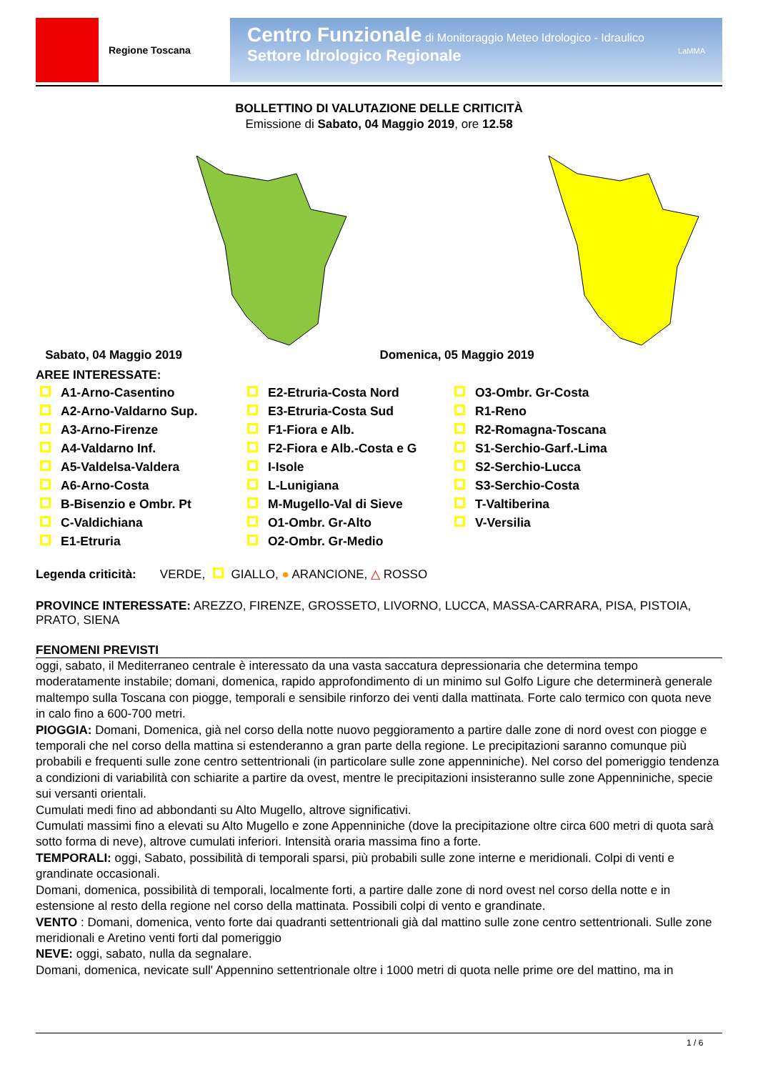Regione Toscana
Centro Funzionale di Monitoraggio Meteo Idrologico - Idraulico
Settore Idrologico Regionale LaMMA
BOLLETTINO DI VALUTAZIONE DELLE CRITICITÀ
Emissione di Sabato, 04 Maggio 2019, ore 12.58
Sabato, 04 Maggio 2019 Domenica, 05 Maggio 2019
AREE INTERESSATE:
A1-Arno-Casentino
A2-Arno-Valdarno Sup.
A3-Arno-Firenze
A4-Valdarno Inf.
A5-Valdelsa-Valdera
A6-Arno-Costa
B-Bisenzio e Ombr. Pt
C-Valdichiana
E1-Etruria
E2-Etruria-Costa Nord
E3-Etruria-Costa Sud
F1-Fiora e Alb.
F2-Fiora e Alb.-Costa e G
I-Isole
L-Lunigiana
M-Mugello-Val di Sieve
O1-Ombr. Gr-Alto
O2-Ombr. Gr-Medio
O3-Ombr. Gr-Costa
R1-Reno
R2-Romagna-Toscana
S1-Serchio-Garf.-Lima
S2-Serchio-Lucca
S3-Serchio-Costa
T-Valtiberina
V-Versilia
Legenda criticità: VERDE, GIALLO, ● ARANCIONE, △ ROSSO
PROVINCE INTERESSATE: AREZZO, FIRENZE, GROSSETO, LIVORNO, LUCCA, MASSA-CARRARA, PISA, PISTOIA, PRATO, SIENA
FENOMENI PREVISTI
oggi, sabato, il Mediterraneo centrale è interessato da una vasta saccatura depressionaria che determina tempo moderatamente instabile; domani, domenica, rapido approfondimento di un minimo sul Golfo Ligure che determinerà generale maltempo sulla Toscana con piogge, temporali e sensibile rinforzo dei venti dalla mattinata. Forte calo termico con quota neve in calo fino a 600-700 metri.
PIOGGIA: Domani, Domenica, già nel corso della notte nuovo peggioramento a partire dalle zone di nord ovest con piogge e temporali che nel corso della mattina si estenderanno a gran parte della regione. Le precipitazioni saranno comunque più probabili e frequenti sulle zone centro settentrionali (in particolare sulle zone appenniniche). Nel corso del pomeriggio tendenza a condizioni di variabilità con schiarite a partire da ovest, mentre le precipitazioni insisteranno sulle zone Appenniniche, specie sui versanti orientali.
Cumulati medi fino ad abbondanti su Alto Mugello, altrove significativi.
Cumulati massimi fino a elevati su Alto Mugello e zone Appenniniche (dove la precipitazione oltre circa 600 metri di quota sarà sotto forma di neve), altrove cumulati inferiori. Intensità oraria massima fino a forte.
TEMPORALI: oggi, Sabato, possibilità di temporali sparsi, più probabili sulle zone interne e meridionali. Colpi di venti e grandinate occasionali.
Domani, domenica, possibilità di temporali, localmente forti, a partire dalle zone di nord ovest nel corso della notte e in estensione al resto della regione nel corso della mattinata. Possibili colpi di vento e grandinate.
VENTO : Domani, domenica, vento forte dai quadranti settentrionali già dal mattino sulle zone centro settentrionali. Sulle zone meridionali e Aretino venti forti dal pomeriggio
NEVE: oggi, sabato, nulla da segnalare.
Domani, domenica, nevicate sull' Appennino settentrionale oltre i 1000 metri di quota nelle prime ore del mattino, ma in
1 / 6